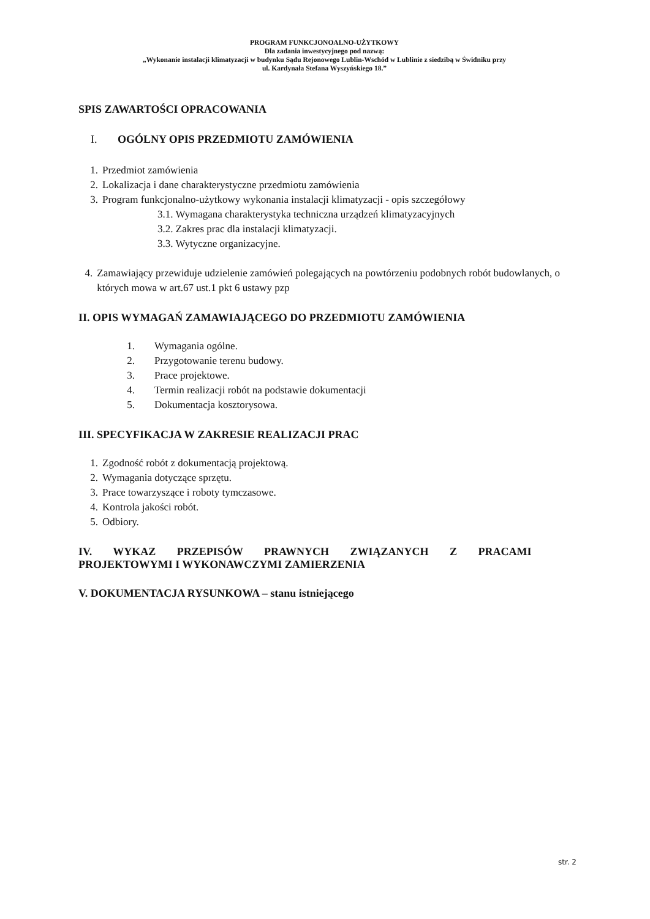PROGRAM FUNKCJONOALNO-UŻYTKOWY
Dla zadania inwestycyjnego pod nazwą:
„Wykonanie instalacji klimatyzacji w budynku Sądu Rejonowego Lublin-Wschód w Lublinie z siedzibą w Świdniku przy
ul. Kardynała Stefana Wyszyńskiego 18.”
SPIS ZAWARTOŚCI OPRACOWANIA
I. OGÓLNY OPIS PRZEDMIOTU ZAMÓWIENIA
1. Przedmiot zamówienia
2. Lokalizacja i dane charakterystyczne przedmiotu zamówienia
3. Program funkcjonalno-użytkowy wykonania instalacji klimatyzacji - opis szczegółowy
3.1. Wymagana charakterystyka techniczna urządzeń klimatyzacyjnych
3.2. Zakres prac dla instalacji klimatyzacji.
3.3. Wytyczne organizacyjne.
4. Zamawiający przewiduje udzielenie zamówień polegających na powtórzeniu podobnych robót budowlanych, o których mowa w art.67 ust.1 pkt 6 ustawy pzp
II. OPIS WYMAGAŃ ZAMAWIAJĄCEGO DO PRZEDMIOTU ZAMÓWIENIA
1. Wymagania ogólne.
2. Przygotowanie terenu budowy.
3. Prace projektowe.
4. Termin realizacji robót na podstawie dokumentacji
5. Dokumentacja kosztorysowa.
III. SPECYFIKACJA W ZAKRESIE REALIZACJI PRAC
1. Zgodność robót z dokumentacją projektową.
2. Wymagania dotyczące sprzętu.
3. Prace towarzyszące i roboty tymczasowe.
4. Kontrola jakości robót.
5. Odbiory.
IV. WYKAZ PRZEPISÓW PRAWNYCH ZWIĄZANYCH Z PRACAMI
PROJEKTOWYMI I WYKONAWCZYMI ZAMIERZENIA
V. DOKUMENTACJA RYSUNKOWA – stanu istniejącego
str. 2